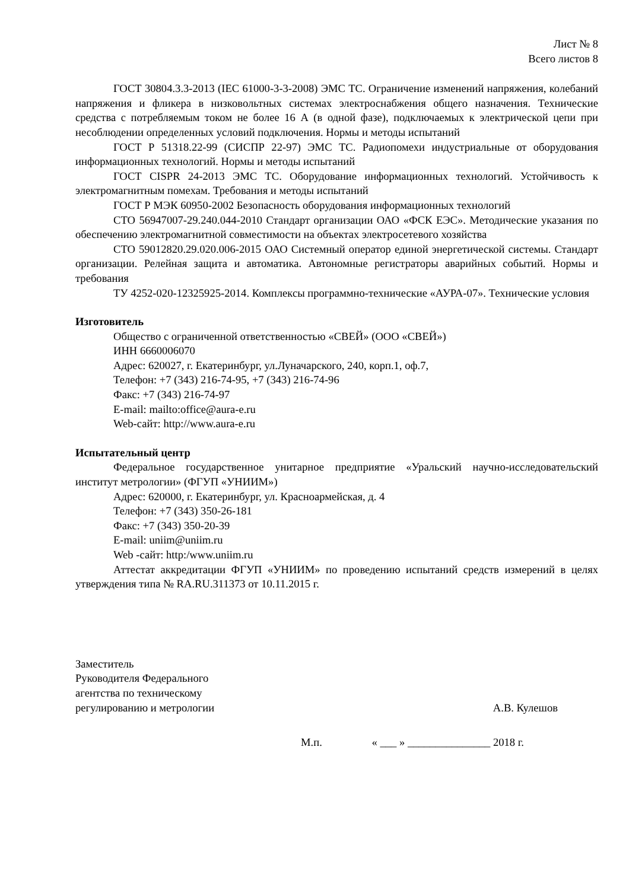Лист № 8
Всего листов 8
ГОСТ 30804.3.3-2013 (IEC 61000-3-3-2008) ЭМС ТС. Ограничение изменений напряжения, колебаний напряжения и фликера в низковольтных системах электроснабжения общего назначения. Технические средства с потребляемым током не более 16 А (в одной фазе), подключаемых к электрической цепи при несоблюдении определенных условий подключения. Нормы и методы испытаний
ГОСТ Р 51318.22-99 (СИСПР 22-97) ЭМС ТС. Радиопомехи индустриальные от оборудования информационных технологий. Нормы и методы испытаний
ГОСТ CISPR 24-2013 ЭМС ТС. Оборудование информационных технологий. Устойчивость к электромагнитным помехам. Требования и методы испытаний
ГОСТ Р МЭК 60950-2002 Безопасность оборудования информационных технологий
СТО 56947007-29.240.044-2010 Стандарт организации ОАО «ФСК ЕЭС». Методические указания по обеспечению электромагнитной совместимости на объектах электросетевого хозяйства
СТО 59012820.29.020.006-2015 ОАО Системный оператор единой энергетической системы. Стандарт организации. Релейная защита и автоматика. Автономные регистраторы аварийных событий. Нормы и требования
ТУ 4252-020-12325925-2014. Комплексы программно-технические «АУРА-07». Технические условия
Изготовитель
Общество с ограниченной ответственностью «СВЕЙ» (ООО «СВЕЙ»)
ИНН 6660006070
Адрес: 620027, г. Екатеринбург, ул.Луначарского, 240, корп.1, оф.7,
Телефон: +7 (343) 216-74-95, +7 (343) 216-74-96
Факс: +7 (343) 216-74-97
E-mail: mailto:office@aura-e.ru
Web-сайт: http://www.aura-e.ru
Испытательный центр
Федеральное государственное унитарное предприятие «Уральский научно-исследовательский институт метрологии» (ФГУП «УНИИМ»)
Адрес: 620000, г. Екатеринбург, ул. Красноармейская, д. 4
Телефон: +7 (343) 350-26-181
Факс: +7 (343) 350-20-39
E-mail: uniim@uniim.ru
Web -сайт: http:/www.uniim.ru
Аттестат аккредитации ФГУП «УНИИМ» по проведению испытаний средств измерений в целях утверждения типа № RA.RU.311373 от 10.11.2015 г.
Заместитель
Руководителя Федерального
агентства по техническому
регулированию и метрологии
А.В. Кулешов
М.п. « ___ » _______________ 2018 г.